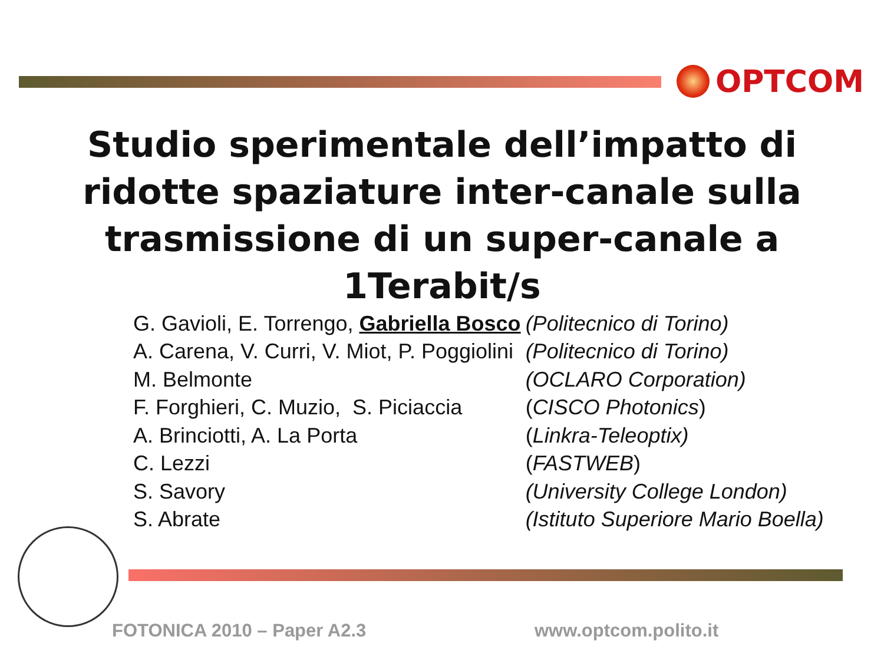OPTCOM
Studio sperimentale dell’impatto di ridotte spaziature inter-canale sulla trasmissione di un super-canale a 1Terabit/s
| G. Gavioli, E. Torrengo, Gabriella Bosco | (Politecnico di Torino) |
| A. Carena, V. Curri, V. Miot, P. Poggiolini | (Politecnico di Torino) |
| M. Belmonte | (OCLARO Corporation) |
| F. Forghieri, C. Muzio, S. Piciaccia | ( CISCO Photonics ) |
| A. Brinciotti, A. La Porta | ( Linkra-Teleoptix) |
| C. Lezzi | ( FASTWEB ) |
| S. Savory | (University College London) |
| S. Abrate | (Istituto Superiore Mario Boella) |
FOTONICA 2010 – Paper A2.3 www.optcom.polito.it